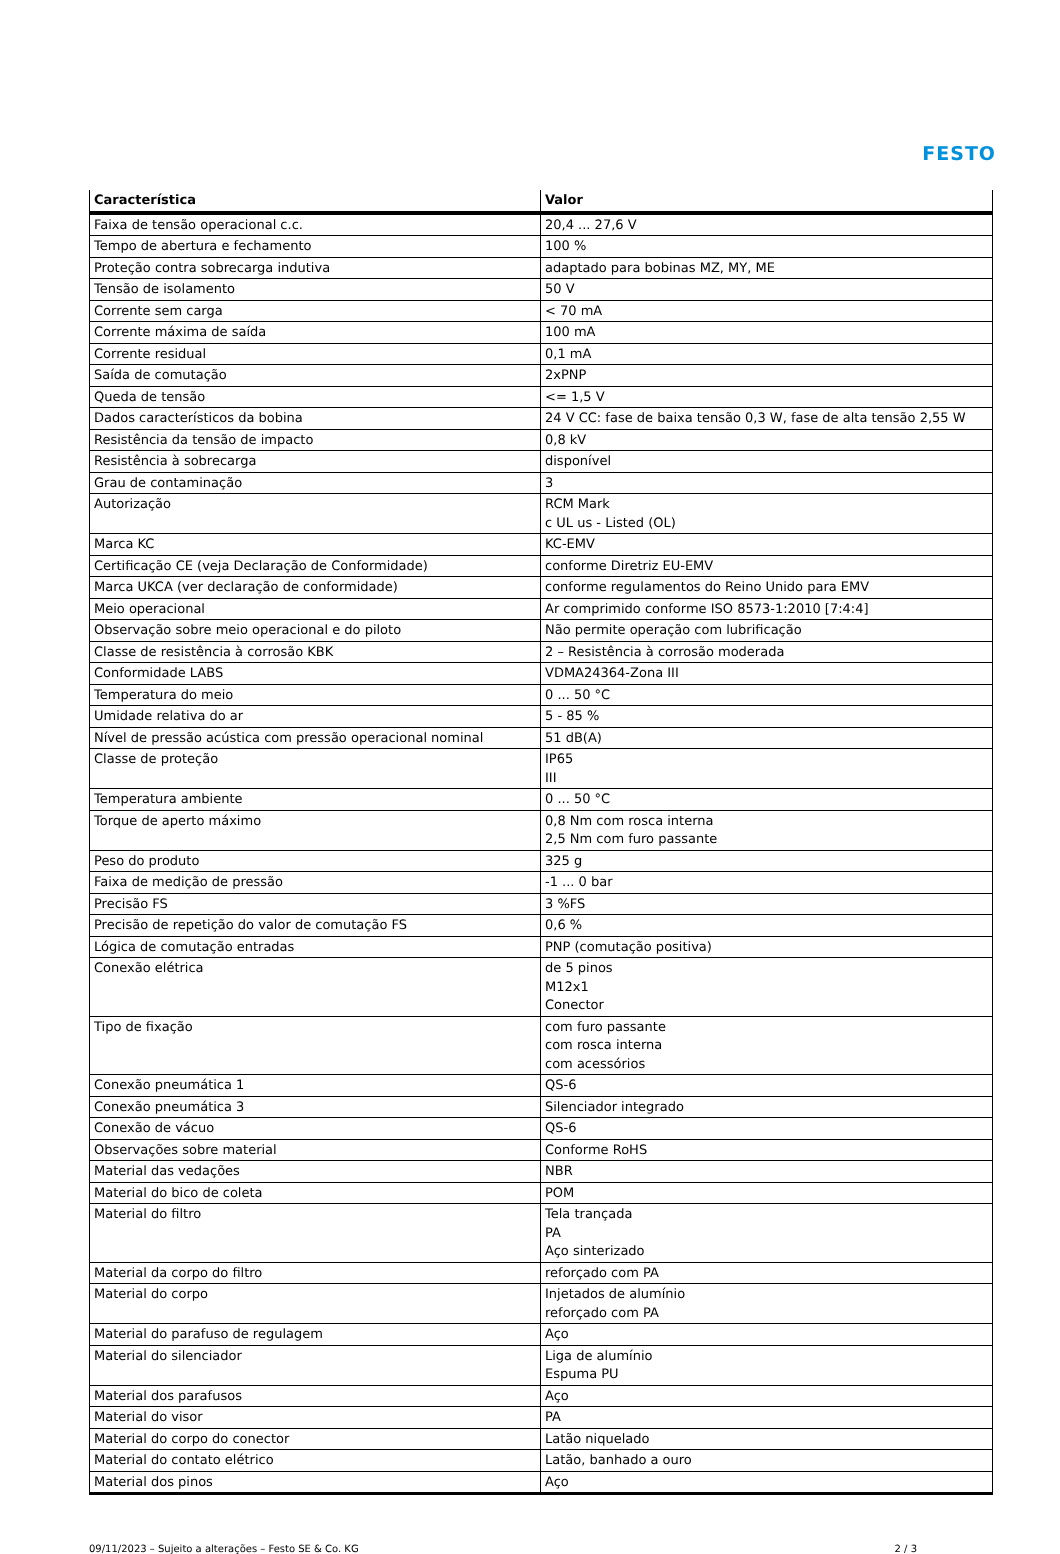FESTO
| Característica | Valor |
| --- | --- |
| Faixa de tensão operacional c.c. | 20,4 ... 27,6 V |
| Tempo de abertura e fechamento | 100 % |
| Proteção contra sobrecarga indutiva | adaptado para bobinas MZ, MY, ME |
| Tensão de isolamento | 50 V |
| Corrente sem carga | < 70 mA |
| Corrente máxima de saída | 100 mA |
| Corrente residual | 0,1 mA |
| Saída de comutação | 2xPNP |
| Queda de tensão | <= 1,5 V |
| Dados característicos da bobina | 24 V CC: fase de baixa tensão 0,3 W, fase de alta tensão 2,55 W |
| Resistência da tensão de impacto | 0,8 kV |
| Resistência à sobrecarga | disponível |
| Grau de contaminação | 3 |
| Autorização | RCM Mark c UL us - Listed (OL) |
| Marca KC | KC-EMV |
| Certificação CE (veja Declaração de Conformidade) | conforme Diretriz EU-EMV |
| Marca UKCA (ver declaração de conformidade) | conforme regulamentos do Reino Unido para EMV |
| Meio operacional | Ar comprimido conforme ISO 8573-1:2010 [7:4:4] |
| Observação sobre meio operacional e do piloto | Não permite operação com lubrificação |
| Classe de resistência à corrosão KBK | 2 – Resistência à corrosão moderada |
| Conformidade LABS | VDMA24364-Zona III |
| Temperatura do meio | 0 ... 50 °C |
| Umidade relativa do ar | 5 - 85 % |
| Nível de pressão acústica com pressão operacional nominal | 51 dB(A) |
| Classe de proteção | IP65 III |
| Temperatura ambiente | 0 ... 50 °C |
| Torque de aperto máximo | 0,8 Nm com rosca interna 2,5 Nm com furo passante |
| Peso do produto | 325 g |
| Faixa de medição de pressão | -1 ... 0 bar |
| Precisão FS | 3 %FS |
| Precisão de repetição do valor de comutação FS | 0,6 % |
| Lógica de comutação entradas | PNP (comutação positiva) |
| Conexão elétrica | de 5 pinos M12x1 Conector |
| Tipo de fixação | com furo passante com rosca interna com acessórios |
| Conexão pneumática 1 | QS-6 |
| Conexão pneumática 3 | Silenciador integrado |
| Conexão de vácuo | QS-6 |
| Observações sobre material | Conforme RoHS |
| Material das vedações | NBR |
| Material do bico de coleta | POM |
| Material do filtro | Tela trançada PA Aço sinterizado |
| Material da corpo do filtro | reforçado com PA |
| Material do corpo | Injetados de alumínio reforçado com PA |
| Material do parafuso de regulagem | Aço |
| Material do silenciador | Liga de alumínio Espuma PU |
| Material dos parafusos | Aço |
| Material do visor | PA |
| Material do corpo do conector | Latão niquelado |
| Material do contato elétrico | Latão, banhado a ouro |
| Material dos pinos | Aço |
09/11/2023 – Sujeito a alterações – Festo SE & Co. KG 2 / 3